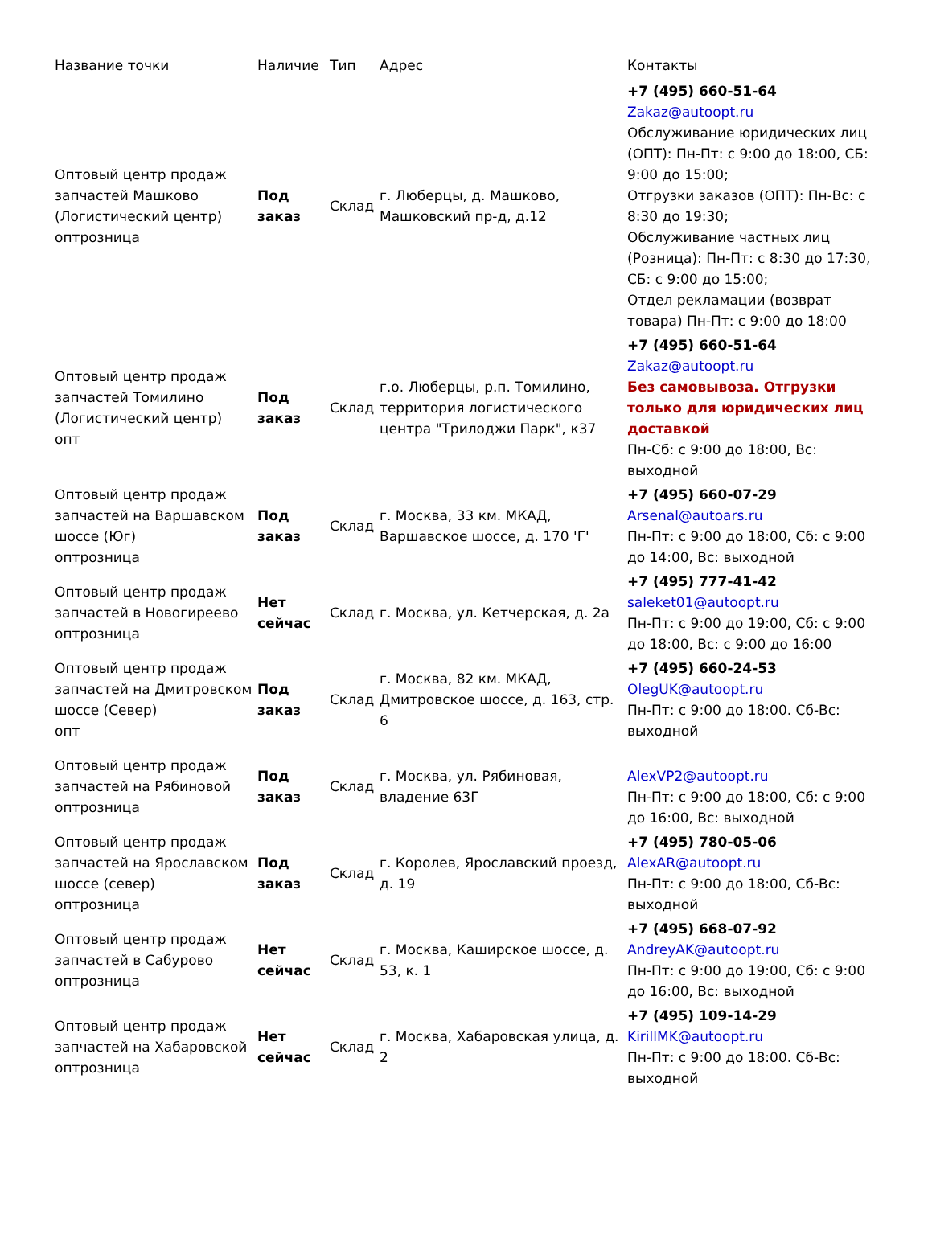| Название точки | Наличие | Тип | Адрес | Контакты |
| --- | --- | --- | --- | --- |
| Оптовый центр продаж запчастей Машково (Логистический центр) оптрозница | Под заказ | Склад | г. Люберцы, д. Машково, Машковский пр-д, д.12 | +7 (495) 660-51-64 Zakaz@autoopt.ru Обслуживание юридических лиц (ОПТ): Пн-Пт: с 9:00 до 18:00, СБ: 9:00 до 15:00; Отгрузки заказов (ОПТ): Пн-Вс: с 8:30 до 19:30; Обслуживание частных лиц (Розница): Пн-Пт: с 8:30 до 17:30, СБ: с 9:00 до 15:00; Отдел рекламации (возврат товара) Пн-Пт: с 9:00 до 18:00 |
| Оптовый центр продаж запчастей Томилино (Логистический центр) опт | Под заказ | Склад | г.о. Люберцы, р.п. Томилино, территория логистического центра "Трилоджи Парк", к37 | +7 (495) 660-51-64 Zakaz@autoopt.ru Без самовывоза. Отгрузки только для юридических лиц доставкой Пн-Сб: с 9:00 до 18:00, Вс: выходной |
| Оптовый центр продаж запчастей на Варшавском шоссе (Юг) оптрозница | Под заказ | Склад | г. Москва, 33 км. МКАД, Варшавское шоссе, д. 170 'Г' | +7 (495) 660-07-29 Arsenal@autoars.ru Пн-Пт: с 9:00 до 18:00, Сб: с 9:00 до 14:00, Вс: выходной |
| Оптовый центр продаж запчастей в Новогиреево оптрозница | Нет сейчас | Склад | г. Москва, ул. Кетчерская, д. 2а | +7 (495) 777-41-42 saleket01@autoopt.ru Пн-Пт: с 9:00 до 19:00, Сб: с 9:00 до 18:00, Вс: с 9:00 до 16:00 |
| Оптовый центр продаж запчастей на Дмитровском шоссе (Север) опт | Под заказ | Склад | г. Москва, 82 км. МКАД, Дмитровское шоссе, д. 163, стр. 6 | +7 (495) 660-24-53 OlegUK@autoopt.ru Пн-Пт: с 9:00 до 18:00. Сб-Вс: выходной |
| Оптовый центр продаж запчастей на Рябиновой оптрозница | Под заказ | Склад | г. Москва, ул. Рябиновая, владение 63Г | AlexVP2@autoopt.ru Пн-Пт: с 9:00 до 18:00, Сб: с 9:00 до 16:00, Вс: выходной |
| Оптовый центр продаж запчастей на Ярославском шоссе (север) оптрозница | Под заказ | Склад | г. Королев, Ярославский проезд, д. 19 | +7 (495) 780-05-06 AlexAR@autoopt.ru Пн-Пт: с 9:00 до 18:00, Сб-Вс: выходной |
| Оптовый центр продаж запчастей в Сабурово оптрозница | Нет сейчас | Склад | г. Москва, Каширское шоссе, д. 53, к. 1 | +7 (495) 668-07-92 AndreyAK@autoopt.ru Пн-Пт: с 9:00 до 19:00, Сб: с 9:00 до 16:00, Вс: выходной |
| Оптовый центр продаж запчастей на Хабаровской оптрозница | Нет сейчас | Склад | г. Москва, Хабаровская улица, д. 2 | +7 (495) 109-14-29 KirillMK@autoopt.ru Пн-Пт: с 9:00 до 18:00. Сб-Вс: выходной |